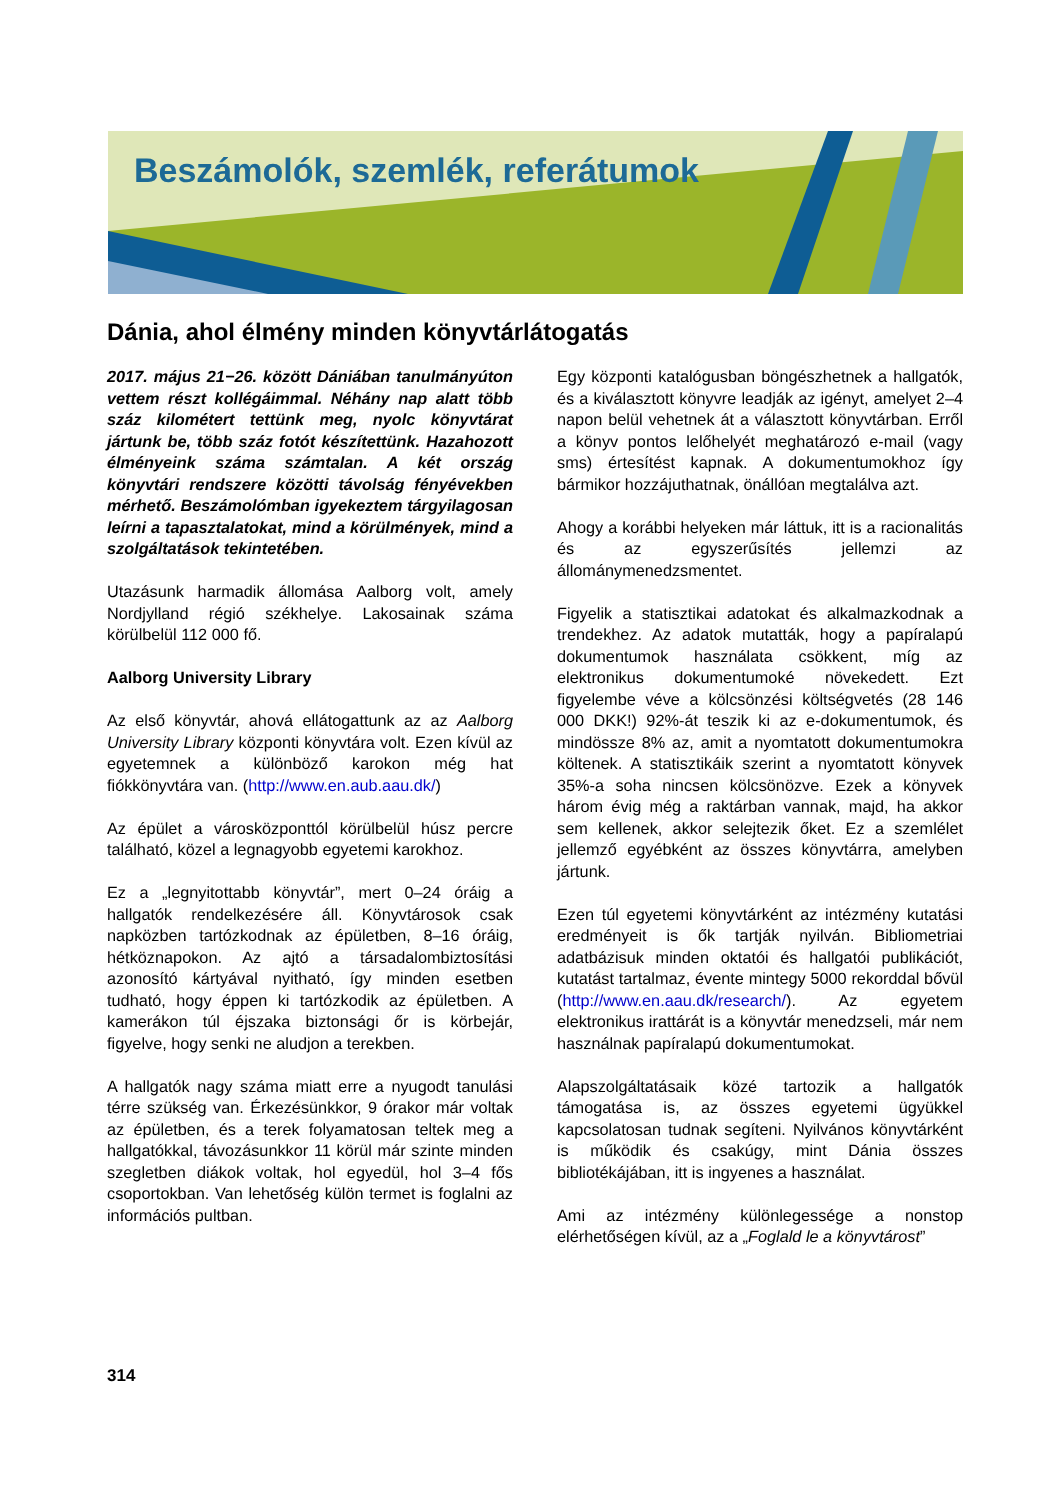Beszámolók, szemlék, referátumok
Dánia, ahol élmény minden könyvtárlátogatás
2017. május 21−26. között Dániában tanulmányúton vettem részt kollégáimmal. Néhány nap alatt több száz kilométert tettünk meg, nyolc könyvtárat jártunk be, több száz fotót készítettünk. Hazahozott élményeink száma számtalan. A két ország könyvtári rendszere közötti távolság fényévekben mérhető. Beszámolómban igyekeztem tárgyilagosan leírni a tapasztalatokat, mind a körülmények, mind a szolgáltatások tekintetében.
Utazásunk harmadik állomása Aalborg volt, amely Nordjylland régió székhelye. Lakosainak száma körülbelül 112 000 fő.
Aalborg University Library
Az első könyvtár, ahová ellátogattunk az az Aalborg University Library központi könyvtára volt. Ezen kívül az egyetemnek a különböző karokon még hat fiókkönyvtára van. (http://www.en.aub.aau.dk/)
Az épület a városközponttól körülbelül húsz percre található, közel a legnagyobb egyetemi karokhoz.
Ez a „legnyitottabb könyvtár”, mert 0–24 óráig a hallgatók rendelkezésére áll. Könyvtárosok csak napközben tartózkodnak az épületben, 8–16 óráig, hétköznapokon. Az ajtó a társadalombiztosítási azonosító kártyával nyitható, így minden esetben tudható, hogy éppen ki tartózkodik az épületben. A kamerákon túl éjszaka biztonsági őr is körbejár, figyelve, hogy senki ne aludjon a terekben.
A hallgatók nagy száma miatt erre a nyugodt tanulási térre szükség van. Érkezésünkkor, 9 órakor már voltak az épületben, és a terek folyamatosan teltek meg a hallgatókkal, távozásunkkor 11 körül már szinte minden szegletben diákok voltak, hol egyedül, hol 3–4 fős csoportokban. Van lehetőség külön termet is foglalni az információs pultban.
Egy központi katalógusban böngészhetnek a hallgatók, és a kiválasztott könyvre leadják az igényt, amelyet 2–4 napon belül vehetnek át a választott könyvtárban. Erről a könyv pontos lelőhelyét meghatározó e-mail (vagy sms) értesítést kapnak. A dokumentumokhoz így bármikor hozzájuthatnak, önállóan megtalálva azt.
Ahogy a korábbi helyeken már láttuk, itt is a racionalitás és az egyszerűsítés jellemzi az állománymenedzsmentet.
Figyelik a statisztikai adatokat és alkalmazkodnak a trendekhez. Az adatok mutatták, hogy a papíralapú dokumentumok használata csökkent, míg az elektronikus dokumentumoké növekedett. Ezt figyelembe véve a kölcsönzési költségvetés (28 146 000 DKK!) 92%-át teszik ki az e-dokumentumok, és mindössze 8% az, amit a nyomtatott dokumentumokra költenek. A statisztikáik szerint a nyomtatott könyvek 35%-a soha nincsen kölcsönözve. Ezek a könyvek három évig még a raktárban vannak, majd, ha akkor sem kellenek, akkor selejtezik őket. Ez a szemlélet jellemző egyébként az összes könyvtárra, amelyben jártunk.
Ezen túl egyetemi könyvtárként az intézmény kutatási eredményeit is ők tartják nyilván. Bibliometriai adatbázisuk minden oktatói és hallgatói publikációt, kutatást tartalmaz, évente mintegy 5000 rekorddal bővül (http://www.en.aau.dk/research/). Az egyetem elektronikus irattárát is a könyvtár menedzseli, már nem használnak papíralapú dokumentumokat.
Alapszolgáltatásaik közé tartozik a hallgatók támogatása is, az összes egyetemi ügyükkel kapcsolatosan tudnak segíteni. Nyilvános könyvtárként is működik és csakúgy, mint Dánia összes bibliotékájában, itt is ingyenes a használat.
Ami az intézmény különlegessége a nonstop elérhetőségen kívül, az a „Foglald le a könyvtárost”
314